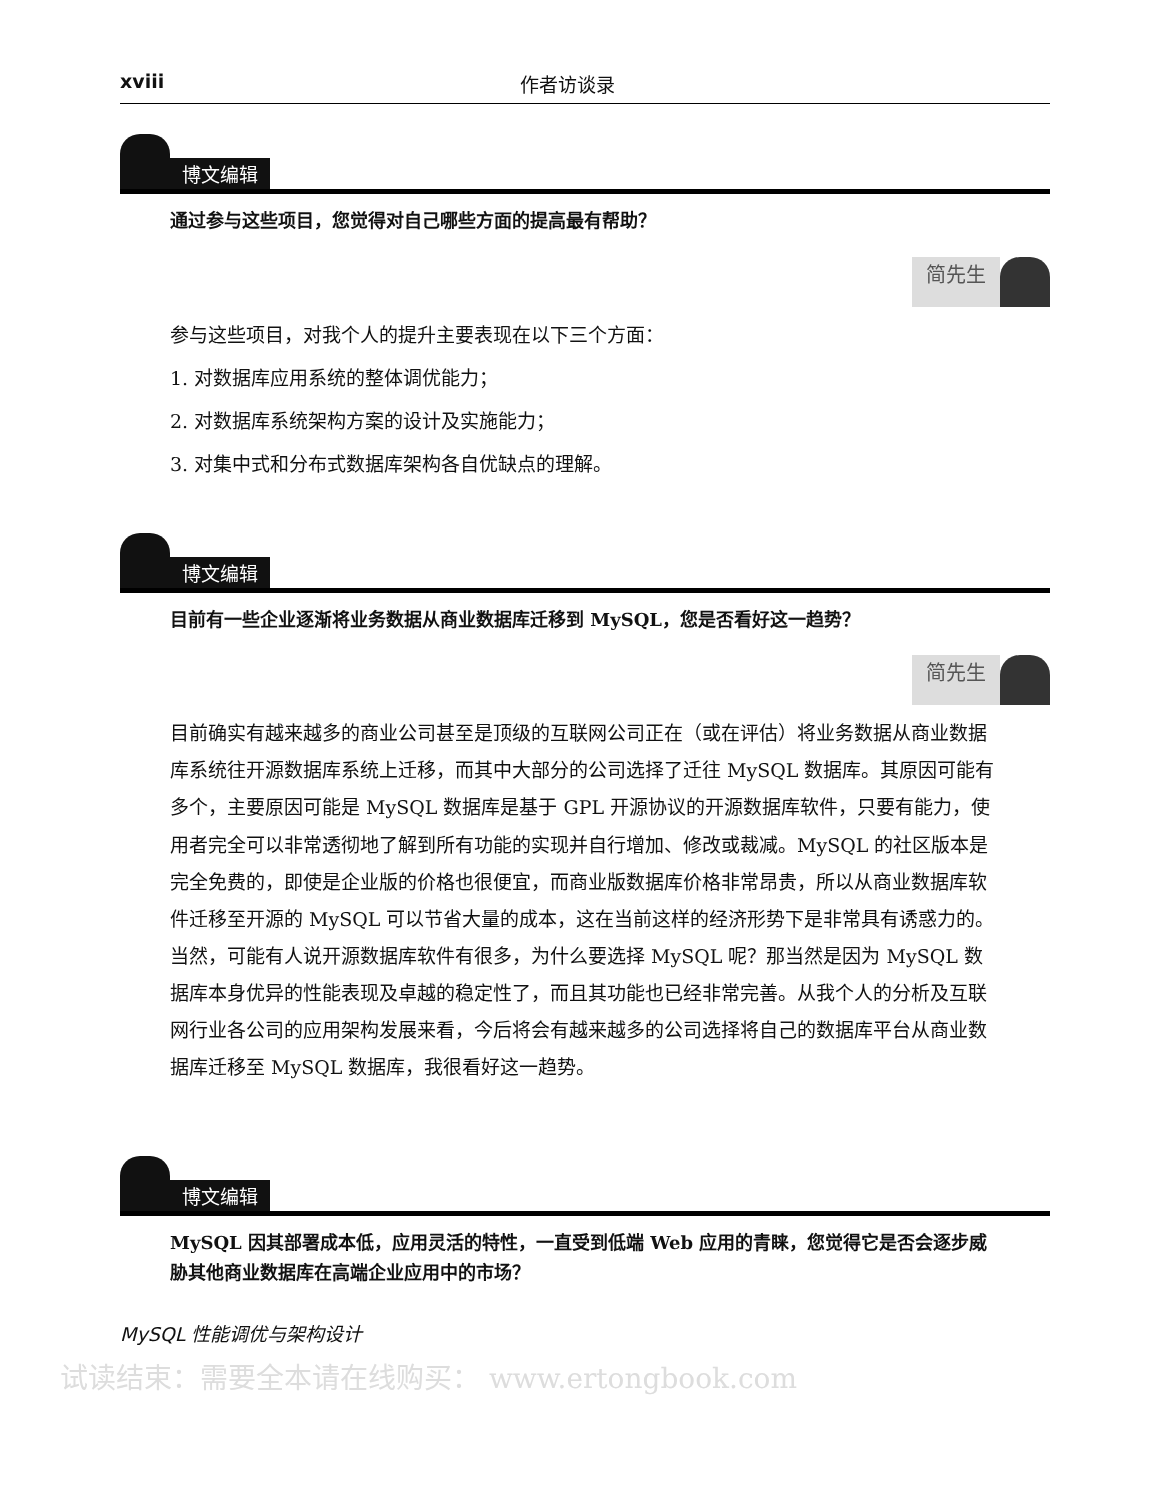xviii 作者访谈录
博文编辑
通过参与这些项目，您觉得对自己哪些方面的提高最有帮助？
简先生
参与这些项目，对我个人的提升主要表现在以下三个方面：
1. 对数据库应用系统的整体调优能力；
2. 对数据库系统架构方案的设计及实施能力；
3. 对集中式和分布式数据库架构各自优缺点的理解。
博文编辑
目前有一些企业逐渐将业务数据从商业数据库迁移到 MySQL，您是否看好这一趋势？
简先生
目前确实有越来越多的商业公司甚至是顶级的互联网公司正在（或在评估）将业务数据从商业数据库系统往开源数据库系统上迁移，而其中大部分的公司选择了迁往 MySQL 数据库。其原因可能有多个，主要原因可能是 MySQL 数据库是基于 GPL 开源协议的开源数据库软件，只要有能力，使用者完全可以非常透彻地了解到所有功能的实现并自行增加、修改或裁减。MySQL 的社区版本是完全免费的，即使是企业版的价格也很便宜，而商业版数据库价格非常昂贵，所以从商业数据库软件迁移至开源的 MySQL 可以节省大量的成本，这在当前这样的经济形势下是非常具有诱惑力的。当然，可能有人说开源数据库软件有很多，为什么要选择 MySQL 呢？那当然是因为 MySQL 数据库本身优异的性能表现及卓越的稳定性了，而且其功能也已经非常完善。从我个人的分析及互联网行业各公司的应用架构发展来看，今后将会有越来越多的公司选择将自己的数据库平台从商业数据库迁移至 MySQL 数据库，我很看好这一趋势。
博文编辑
MySQL 因其部署成本低，应用灵活的特性，一直受到低端 Web 应用的青睐，您觉得它是否会逐步威胁其他商业数据库在高端企业应用中的市场？
MySQL 性能调优与架构设计
试读结束：需要全本请在线购买： www.ertongbook.com